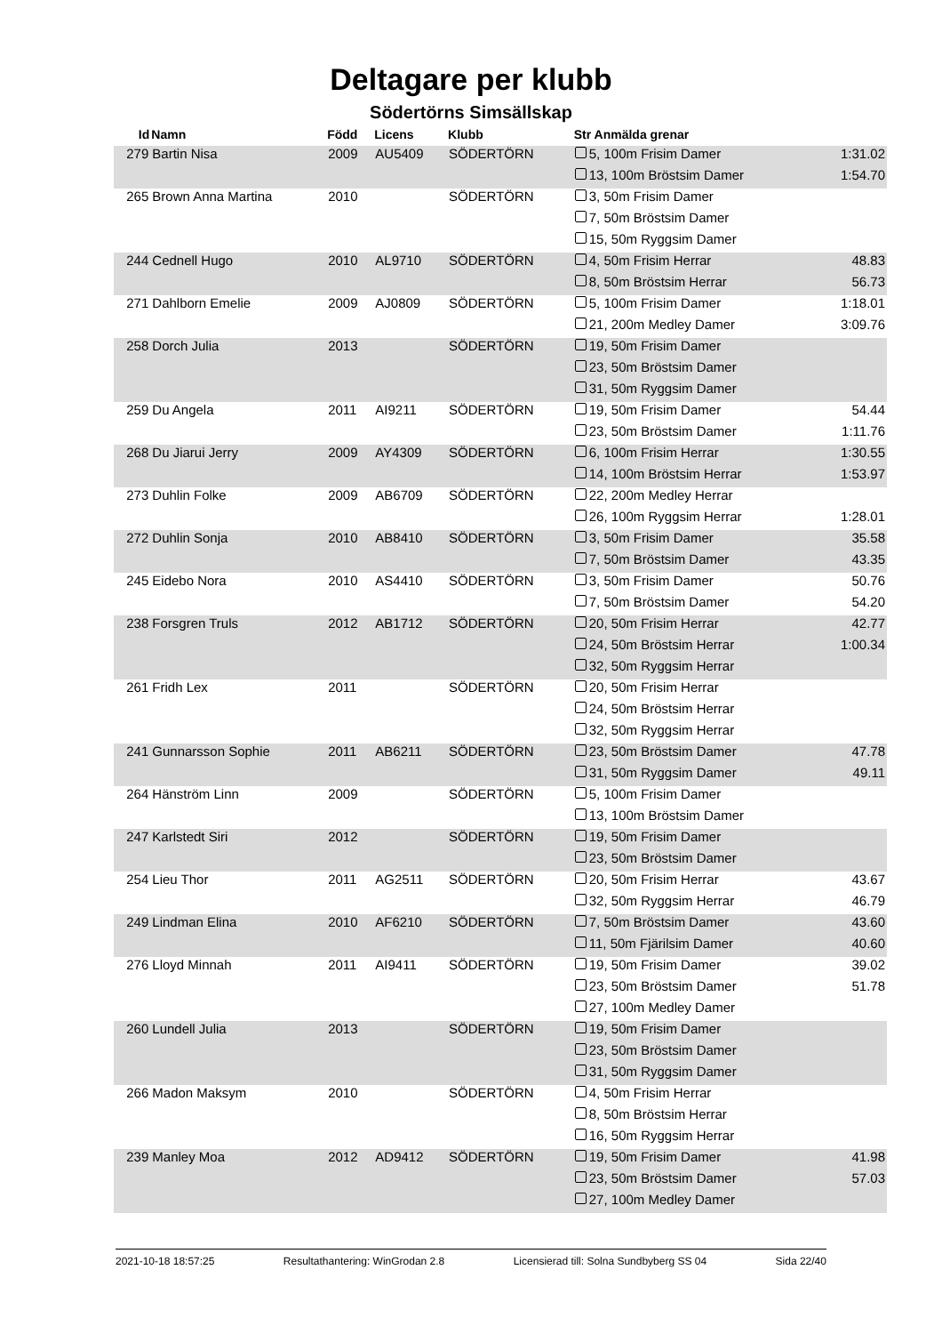Deltagare per klubb
Södertörns Simsällskap
| Id | Namn | Född | Licens | Klubb | Str Anmälda grenar | |
| --- | --- | --- | --- | --- | --- | --- |
| 279 | Bartin Nisa | 2009 | AU5409 | SÖDERTÖRN | 5, 100m Frisim Damer | 1:31.02 |
| | | | | | 13, 100m Bröstsim Damer | 1:54.70 |
| 265 | Brown Anna Martina | 2010 | | SÖDERTÖRN | 3, 50m Frisim Damer | |
| | | | | | 7, 50m Bröstsim Damer | |
| | | | | | 15, 50m Ryggsim Damer | |
| 244 | Cednell Hugo | 2010 | AL9710 | SÖDERTÖRN | 4, 50m Frisim Herrar | 48.83 |
| | | | | | 8, 50m Bröstsim Herrar | 56.73 |
| 271 | Dahlborn Emelie | 2009 | AJ0809 | SÖDERTÖRN | 5, 100m Frisim Damer | 1:18.01 |
| | | | | | 21, 200m Medley Damer | 3:09.76 |
| 258 | Dorch Julia | 2013 | | SÖDERTÖRN | 19, 50m Frisim Damer | |
| | | | | | 23, 50m Bröstsim Damer | |
| | | | | | 31, 50m Ryggsim Damer | |
| 259 | Du Angela | 2011 | AI9211 | SÖDERTÖRN | 19, 50m Frisim Damer | 54.44 |
| | | | | | 23, 50m Bröstsim Damer | 1:11.76 |
| 268 | Du Jiarui Jerry | 2009 | AY4309 | SÖDERTÖRN | 6, 100m Frisim Herrar | 1:30.55 |
| | | | | | 14, 100m Bröstsim Herrar | 1:53.97 |
| 273 | Duhlin Folke | 2009 | AB6709 | SÖDERTÖRN | 22, 200m Medley Herrar | |
| | | | | | 26, 100m Ryggsim Herrar | 1:28.01 |
| 272 | Duhlin Sonja | 2010 | AB8410 | SÖDERTÖRN | 3, 50m Frisim Damer | 35.58 |
| | | | | | 7, 50m Bröstsim Damer | 43.35 |
| 245 | Eidebo Nora | 2010 | AS4410 | SÖDERTÖRN | 3, 50m Frisim Damer | 50.76 |
| | | | | | 7, 50m Bröstsim Damer | 54.20 |
| 238 | Forsgren Truls | 2012 | AB1712 | SÖDERTÖRN | 20, 50m Frisim Herrar | 42.77 |
| | | | | | 24, 50m Bröstsim Herrar | 1:00.34 |
| | | | | | 32, 50m Ryggsim Herrar | |
| 261 | Fridh Lex | 2011 | | SÖDERTÖRN | 20, 50m Frisim Herrar | |
| | | | | | 24, 50m Bröstsim Herrar | |
| | | | | | 32, 50m Ryggsim Herrar | |
| 241 | Gunnarsson Sophie | 2011 | AB6211 | SÖDERTÖRN | 23, 50m Bröstsim Damer | 47.78 |
| | | | | | 31, 50m Ryggsim Damer | 49.11 |
| 264 | Hänström Linn | 2009 | | SÖDERTÖRN | 5, 100m Frisim Damer | |
| | | | | | 13, 100m Bröstsim Damer | |
| 247 | Karlstedt Siri | 2012 | | SÖDERTÖRN | 19, 50m Frisim Damer | |
| | | | | | 23, 50m Bröstsim Damer | |
| 254 | Lieu Thor | 2011 | AG2511 | SÖDERTÖRN | 20, 50m Frisim Herrar | 43.67 |
| | | | | | 32, 50m Ryggsim Herrar | 46.79 |
| 249 | Lindman Elina | 2010 | AF6210 | SÖDERTÖRN | 7, 50m Bröstsim Damer | 43.60 |
| | | | | | 11, 50m Fjärilsim Damer | 40.60 |
| 276 | Lloyd Minnah | 2011 | AI9411 | SÖDERTÖRN | 19, 50m Frisim Damer | 39.02 |
| | | | | | 23, 50m Bröstsim Damer | 51.78 |
| | | | | | 27, 100m Medley Damer | |
| 260 | Lundell Julia | 2013 | | SÖDERTÖRN | 19, 50m Frisim Damer | |
| | | | | | 23, 50m Bröstsim Damer | |
| | | | | | 31, 50m Ryggsim Damer | |
| 266 | Madon Maksym | 2010 | | SÖDERTÖRN | 4, 50m Frisim Herrar | |
| | | | | | 8, 50m Bröstsim Herrar | |
| | | | | | 16, 50m Ryggsim Herrar | |
| 239 | Manley Moa | 2012 | AD9412 | SÖDERTÖRN | 19, 50m Frisim Damer | 41.98 |
| | | | | | 23, 50m Bröstsim Damer | 57.03 |
| | | | | | 27, 100m Medley Damer | |
2021-10-18 18:57:25 Resultathantering: WinGrodan 2.8 Licensierad till: Solna Sundbyberg SS 04 Sida 22/40